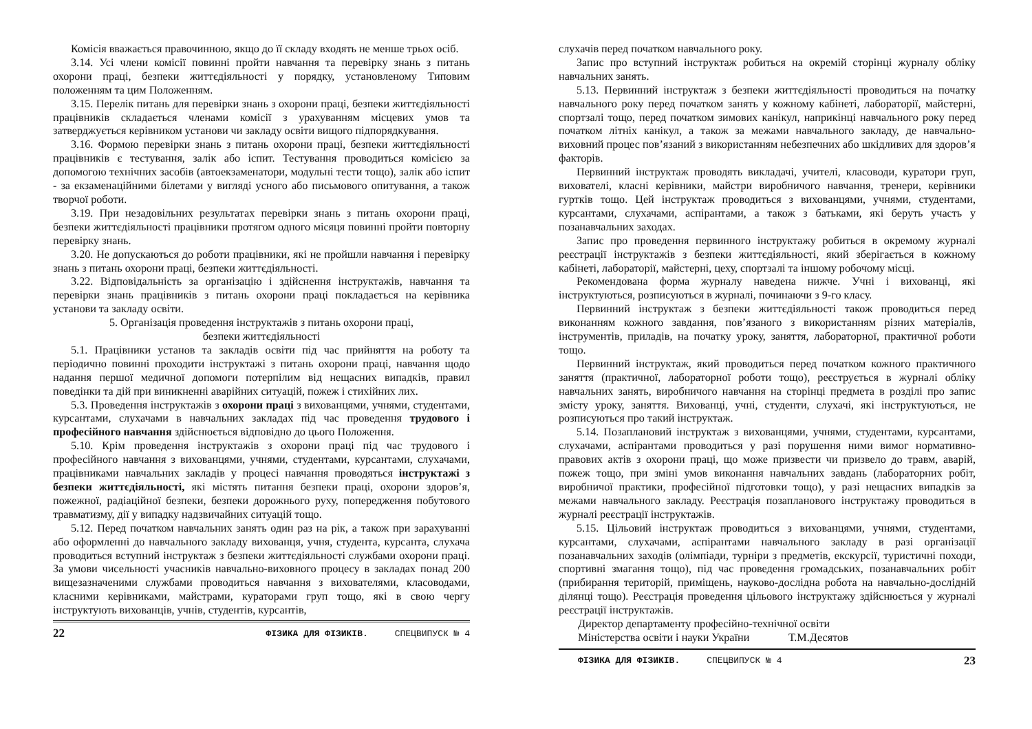Комісія вважається правочинною, якщо до її складу входять не менше трьох осіб.
3.14. Усі члени комісії повинні пройти навчання та перевірку знань з питань охорони праці, безпеки життєдіяльності у порядку, установленому Типовим положенням та цим Положенням.
3.15. Перелік питань для перевірки знань з охорони праці, безпеки життєдіяльності працівників складається членами комісії з урахуванням місцевих умов та затверджується керівником установи чи закладу освіти вищого підпорядкування.
3.16. Формою перевірки знань з питань охорони праці, безпеки життєдіяльності працівників є тестування, залік або іспит. Тестування проводиться комісією за допомогою технічних засобів (автоекзаменатори, модульні тести тощо), залік або іспит - за екзаменаційними білетами у вигляді усного або письмового опитування, а також творчої роботи.
3.19. При незадовільних результатах перевірки знань з питань охорони праці, безпеки життєдіяльності працівники протягом одного місяця повинні пройти повторну перевірку знань.
3.20. Не допускаються до роботи працівники, які не пройшли навчання і перевірку знань з питань охорони праці, безпеки життєдіяльності.
3.22. Відповідальність за організацію і здійснення інструктажів, навчання та перевірки знань працівників з питань охорони праці покладається на керівника установи та закладу освіти.
5. Організація проведення інструктажів з питань охорони праці,
безпеки життєдіяльності
5.1. Працівники установ та закладів освіти під час прийняття на роботу та періодично повинні проходити інструктажі з питань охорони праці, навчання щодо надання першої медичної допомоги потерпілим від нещасних випадків, правил поведінки та дій при виникненні аварійних ситуацій, пожеж і стихійних лих.
5.3. Проведення інструктажів з охорони праці з вихованцями, учнями, студентами, курсантами, слухачами в навчальних закладах під час проведення трудового і професійного навчання здійснюється відповідно до цього Положення.
5.10. Крім проведення інструктажів з охорони праці під час трудового і професійного навчання з вихованцями, учнями, студентами, курсантами, слухачами, працівниками навчальних закладів у процесі навчання проводяться інструктажі з безпеки життєдіяльності, які містять питання безпеки праці, охорони здоров’я, пожежної, радіаційної безпеки, безпеки дорожнього руху, попередження побутового травматизму, дії у випадку надзвичайних ситуацій тощо.
5.12. Перед початком навчальних занять один раз на рік, а також при зарахуванні або оформленні до навчального закладу вихованця, учня, студента, курсанта, слухача проводиться вступний інструктаж з безпеки життєдіяльності службами охорони праці. За умови чисельності учасників навчально-виховного процесу в закладах понад 200 вищезазначеними службами проводиться навчання з вихователями, класоводами, класними керівниками, майстрами, кураторами груп тощо, які в свою чергу інструктують вихованців, учнів, студентів, курсантів,
22 ФІЗИКА ДЛЯ ФІЗИКІВ. СПЕЦВИПУСК № 4
слухачів перед початком навчального року.
Запис про вступний інструктаж робиться на окремій сторінці журналу обліку навчальних занять.
5.13. Первинний інструктаж з безпеки життєдіяльності проводиться на початку навчального року перед початком занять у кожному кабінеті, лабораторії, майстерні, спортзалі тощо, перед початком зимових канікул, наприкінці навчального року перед початком літніх канікул, а також за межами навчального закладу, де навчально-виховний процес пов’язаний з використанням небезпечних або шкідливих для здоров’я факторів.
Первинний інструктаж проводять викладачі, учителі, класоводи, куратори груп, вихователі, класні керівники, майстри виробничого навчання, тренери, керівники гуртків тощо. Цей інструктаж проводиться з вихованцями, учнями, студентами, курсантами, слухачами, аспірантами, а також з батьками, які беруть участь у позанавчальних заходах.
Запис про проведення первинного інструктажу робиться в окремому журналі реєстрації інструктажів з безпеки життєдіяльності, який зберігається в кожному кабінеті, лабораторії, майстерні, цеху, спортзалі та іншому робочому місці.
Рекомендована форма журналу наведена нижче. Учні і вихованці, які інструктуються, розписуються в журналі, починаючи з 9-го класу.
Первинний інструктаж з безпеки життєдіяльності також проводиться перед виконанням кожного завдання, пов’язаного з використанням різних матеріалів, інструментів, приладів, на початку уроку, заняття, лабораторної, практичної роботи тощо.
Первинний інструктаж, який проводиться перед початком кожного практичного заняття (практичної, лабораторної роботи тощо), реєструється в журналі обліку навчальних занять, виробничого навчання на сторінці предмета в розділі про запис змісту уроку, заняття. Вихованці, учні, студенти, слухачі, які інструктуються, не розписуються про такий інструктаж.
5.14. Позаплановий інструктаж з вихованцями, учнями, студентами, курсантами, слухачами, аспірантами проводиться у разі порушення ними вимог нормативно-правових актів з охорони праці, що може призвести чи призвело до травм, аварій, пожеж тощо, при зміні умов виконання навчальних завдань (лабораторних робіт, виробничої практики, професійної підготовки тощо), у разі нещасних випадків за межами навчального закладу. Реєстрація позапланового інструктажу проводиться в журналі реєстрації інструктажів.
5.15. Цільовий інструктаж проводиться з вихованцями, учнями, студентами, курсантами, слухачами, аспірантами навчального закладу в разі організації позанавчальних заходів (олімпіади, турніри з предметів, екскурсії, туристичні походи, спортивні змагання тощо), під час проведення громадських, позанавчальних робіт (прибирання територій, приміщень, науково-дослідна робота на навчально-дослідній ділянці тощо). Реєстрація проведення цільового інструктажу здійснюється у журналі реєстрації інструктажів.
Директор департаменту професійно-технічної освіти
Міністерства освіти і науки України Т.М.Десятов
ФІЗИКА ДЛЯ ФІЗИКІВ. СПЕЦВИПУСК № 4 23